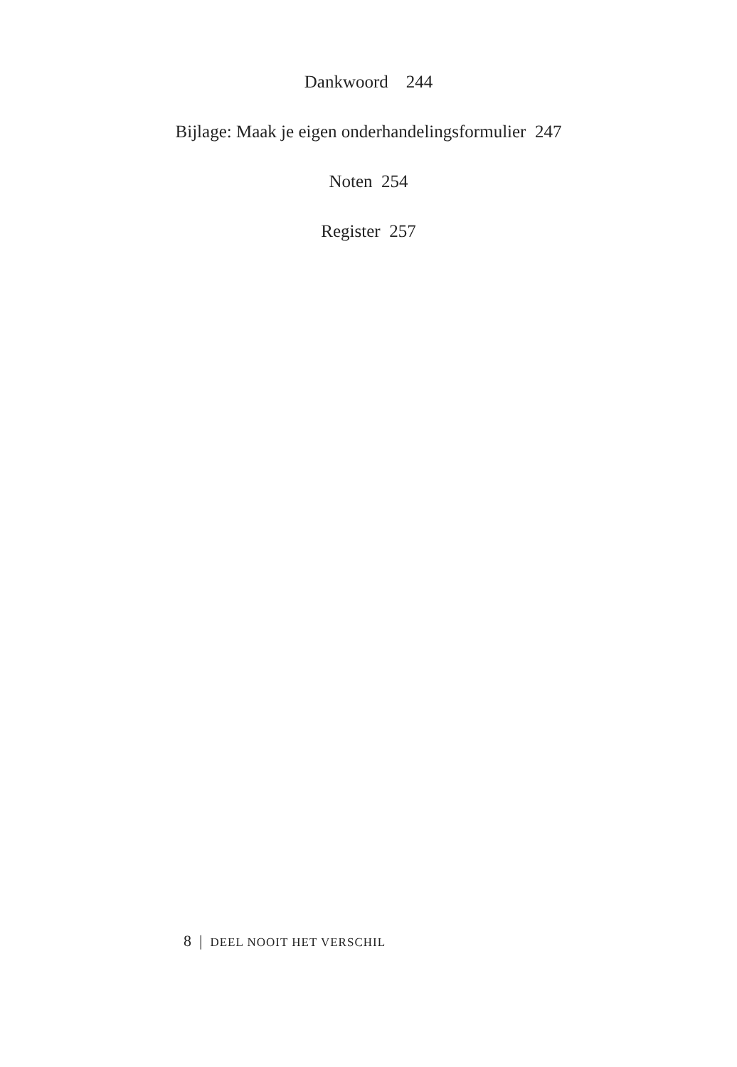Dankwoord 244
Bijlage: Maak je eigen onderhandelingsformulier 247
Noten 254
Register 257
8 | DEEL NOOIT HET VERSCHIL